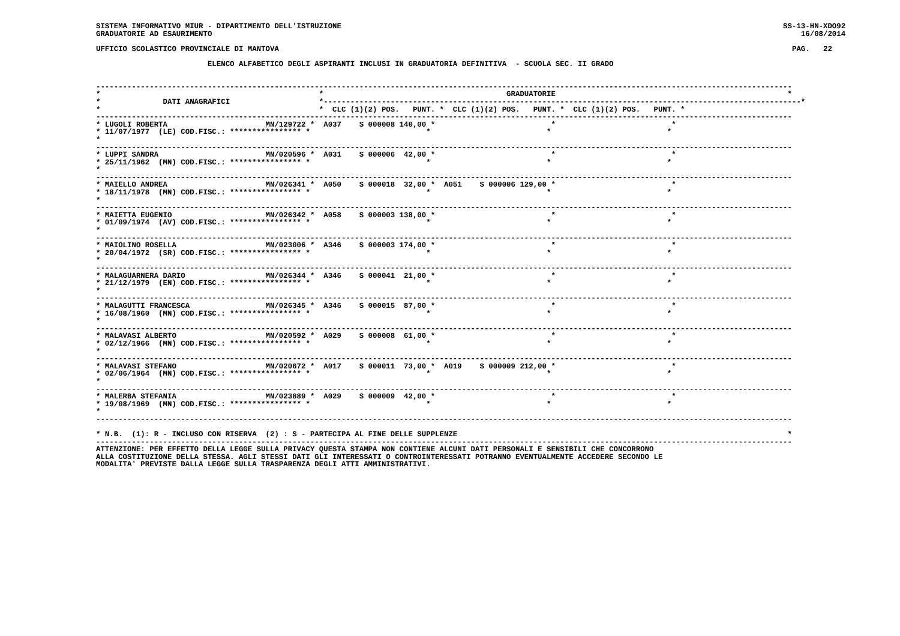SISTEMA INFORMATIVO MIUR - DIPARTIMENTO DELL'ISTRUZIONE                                                                                                   SS-13-HN-XDO92
GRADUATORIE AD ESAURIMENTO                                                                                                                                    16/08/2014

UFFICIO SCOLASTICO PROVINCIALE DI MANTOVA                                                                                                                   PAG.   22

                         ELENCO ALFABETICO DEGLI ASPIRANTI INCLUSI IN GRADUATORIA DEFINITIVA  - SCUOLA SEC. II GRADO


------------------------------------------------------------------------------------------------------------------------------------------------------------
*                                                 *                                         GRADUATORIE                                                    *
*              DATI ANAGRAFICI                    *-----------------------------------------------------------------------------------------------------------*
*                                                 *  CLC (1)(2) POS.   PUNT. *  CLC (1)(2) POS.   PUNT. *  CLC (1)(2) POS.   PUNT. *
------------------------------------------------------------------------------------------------------------------------------------------------------------
* LUGOLI ROBERTA                      MN/129722 *  A037    S 000008 140,00 *                          *                          *
* 11/07/1977  (LE) COD.FISC.: **************** *                          *                          *                          *
*
------------------------------------------------------------------------------------------------------------------------------------------------------------
* LUPPI SANDRA                        MN/020596 *  A031    S 000006  42,00 *                          *                          *
* 25/11/1962  (MN) COD.FISC.: **************** *                          *                          *                          *
*
------------------------------------------------------------------------------------------------------------------------------------------------------------
* MAIELLO ANDREA                      MN/026341 *  A050    S 000018  32,00 *  A051    S 000006 129,00 *                          *
* 18/11/1978  (MN) COD.FISC.: **************** *                          *                          *                          *
*
------------------------------------------------------------------------------------------------------------------------------------------------------------
* MAIETTA EUGENIO                     MN/026342 *  A058    S 000003 138,00 *                          *                          *
* 01/09/1974  (AV) COD.FISC.: **************** *                          *                          *                          *
*
------------------------------------------------------------------------------------------------------------------------------------------------------------
* MAIOLINO ROSELLA                    MN/023006 *  A346    S 000003 174,00 *                          *                          *
* 20/04/1972  (SR) COD.FISC.: **************** *                          *                          *                          *
*
------------------------------------------------------------------------------------------------------------------------------------------------------------
* MALAGUARNERA DARIO                  MN/026344 *  A346    S 000041  21,00 *                          *                          *
* 21/12/1979  (EN) COD.FISC.: **************** *                          *                          *                          *
*
------------------------------------------------------------------------------------------------------------------------------------------------------------
* MALAGUTTI FRANCESCA                 MN/026345 *  A346    S 000015  87,00 *                          *                          *
* 16/08/1960  (MN) COD.FISC.: **************** *                          *                          *                          *
*
------------------------------------------------------------------------------------------------------------------------------------------------------------
* MALAVASI ALBERTO                    MN/020592 *  A029    S 000008  61,00 *                          *                          *
* 02/12/1966  (MN) COD.FISC.: **************** *                          *                          *                          *
*
------------------------------------------------------------------------------------------------------------------------------------------------------------
* MALAVASI STEFANO                    MN/020672 *  A017    S 000011  73,00 *  A019    S 000009 212,00 *                          *
* 02/06/1964  (MN) COD.FISC.: **************** *                          *                          *                          *
*
------------------------------------------------------------------------------------------------------------------------------------------------------------
* MALERBA STEFANIA                    MN/023889 *  A029    S 000009  42,00 *                          *                          *
* 19/08/1969  (MN) COD.FISC.: **************** *                          *                          *                          *
*
------------------------------------------------------------------------------------------------------------------------------------------------------------

* N.B.  (1): R - INCLUSO CON RISERVA  (2) : S - PARTECIPA AL FINE DELLE SUPPLENZE                                                                          *
------------------------------------------------------------------------------------------------------------------------------------------------------------
ATTENZIONE: PER EFFETTO DELLA LEGGE SULLA PRIVACY QUESTA STAMPA NON CONTIENE ALCUNI DATI PERSONALI E SENSIBILI CHE CONCORRONO
ALLA COSTITUZIONE DELLA STESSA. AGLI STESSI DATI GLI INTERESSATI O CONTROINTERESSATI POTRANNO EVENTUALMENTE ACCEDERE SECONDO LE
MODALITA' PREVISTE DALLA LEGGE SULLA TRASPARENZA DEGLI ATTI AMMINISTRATIVI.